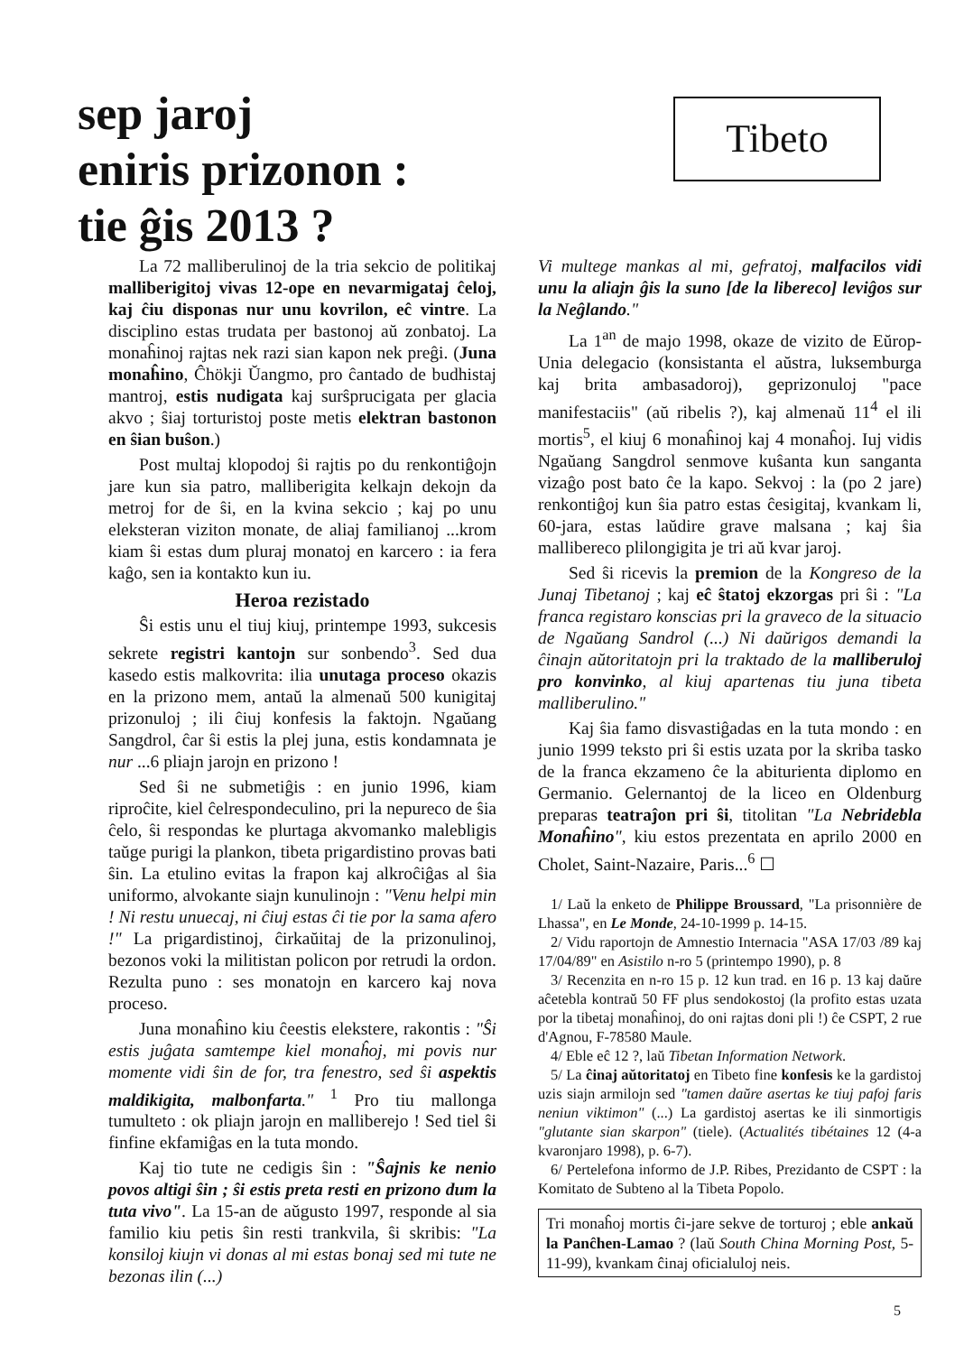sep jaroj
eniris prizonon :
tie ĝis 2013 ?
Tibeto
La 72 malliberulinoj de la tria sekcio de politikaj malliberigitoj vivas 12-ope en nevarmigataj ĉeloj, kaj ĉiu disponas nur unu kovrilon, eĉ vintre. La disciplino estas trudata per bastonoj aŭ zonbatoj. La monaĥinoj rajtas nek razi sian kapon nek preĝi. (Juna monaĥino, Ĉhökji Ŭangmo, pro ĉantado de budhistaj mantroj, estis nudigata kaj surŝprucigata per glacia akvo ; ŝiaj torturistoj poste metis elektran bastonon en ŝian buŝon.)
Post multaj klopodoj ŝi rajtis po du renkontiĝojn jare kun sia patro, malliberigita kelkajn dekojn da metroj for de ŝi, en la kvina sekcio ; kaj po unu eleksteran viziton monate, de aliaj familianoj ...krom kiam ŝi estas dum pluraj monatoj en karcero : ia fera kaĝo, sen ia kontakto kun iu.
Heroa rezistado
Ŝi estis unu el tiuj kiuj, printempe 1993, sukcesis sekrete registri kantojn sur sonbendo<sup>3</sup>. Sed dua kasedo estis malkovrita: ilia unutaga proceso okazis en la prizono mem, antaŭ la almenaŭ 500 kunigitaj prizonuloj ; ili ĉiuj konfesis la faktojn. Ngaŭang Sangdrol, ĉar ŝi estis la plej juna, estis kondamnata je nur ...6 pliajn jarojn en prizono !
Sed ŝi ne submetiĝis : en junio 1996, kiam riproĉite, kiel ĉelrespondeculino, pri la nepureco de ŝia ĉelo, ŝi respondas ke plurtaga akvomanko malebligis taŭge purigi la plankon, tibeta prigardistino provas bati ŝin. La etulino evitas la frapon kaj alkroĉiĝas al ŝia uniformo, alvokante siajn kunulinojn : "Venu helpi min ! Ni restu unuecaj, ni ĉiuj estas ĉi tie por la sama afero !" La prigardistinoj, ĉirkaŭitaj de la prizonulinoj, bezonos voki la militistan policon por retrudi la ordon. Rezulta puno : ses monatojn en karcero kaj nova proceso.
Juna monaĥino kiu ĉeestis elekstere, rakontis : "Ŝi estis juĝata samtempe kiel monaĥoj, mi povis nur momente vidi ŝin de for, tra fenestro, sed ŝi aspektis maldikigita, malbonfarta." <sup>1</sup> Pro tiu mallonga tumulteto : ok pliajn jarojn en malliberejo ! Sed tiel ŝi finfine ekfamiĝas en la tuta mondo.
Kaj tio tute ne cedigis ŝin : "Ŝajnis ke nenio povos altigi ŝin ; ŝi estis preta resti en prizono dum la tuta vivo". La 15-an de aŭgusto 1997, responde al sia familio kiu petis ŝin resti trankvila, ŝi skribis: "La konsiloj kiujn vi donas al mi estas bonaj sed mi tute ne bezonas ilin (...)
Vi multege mankas al mi, gefratoj, malfacilos vidi unu la aliajn ĝis la suno [de la libereco] leviĝos sur la Neĝlando."
La 1<sup>an</sup> de majo 1998, okaze de vizito de Eŭrop-Unia delegacio (konsistanta el aŭstra, luksemburga kaj brita ambasadoroj), geprizonuloj "pace manifestaciis" (aŭ ribelis ?), kaj almenaŭ 11<sup>4</sup> el ili mortis<sup>5</sup>, el kiuj 6 monaĥinoj kaj 4 monaĥoj. Iuj vidis Ngaŭang Sangdrol senmove kuŝanta kun sanganta vizaĝo post bato ĉe la kapo. Sekvoj : la (po 2 jare) renkontiĝoj kun ŝia patro estas ĉesigitaj, kvankam li, 60-jara, estas laŭdire grave malsana ; kaj ŝia malliberecо plilongigita je tri aŭ kvar jaroj.
Sed ŝi ricevis la premion de la Kongreso de la Junaj Tibetanoj ; kaj eĉ ŝtatoj ekzorgas pri ŝi : "La franca registaro konscias pri la graveco de la situacio de Ngaŭang Sandrol (...) Ni daŭrigos demandi la ĉinajn aŭtoritatojn pri la traktado de la malliberuloj pro konvinko, al kiuj apartenas tiu juna tibeta malliberulino."
Kaj ŝia famo disvastiĝadas en la tuta mondo : en junio 1999 teksto pri ŝi estis uzata por la skriba tasko de la franca ekzameno ĉe la abiturienta diplomo en Germanio. Gelernantoj de la liceo en Oldenburg preparas teatraĵon pri ŝi, titolitan "La Nebridebla Monaĥino", kiu estos prezentata en aprilo 2000 en Cholet, Saint-Nazaire, Paris...<sup>6</sup> ☐
1/ Laŭ la enketo de Philippe Broussard, "La prisonnière de Lhassa", en Le Monde, 24-10-1999 p. 14-15.
2/ Vidu raportojn de Amnestio Internacia "ASA 17/03 /89 kaj 17/04/89" en Asistilo n-ro 5 (printempo 1990), p. 8
3/ Recenzita en n-ro 15 p. 12 kun trad. en 16 p. 13 kaj daŭre aĉetebla kontraŭ 50 FF plus sendokostoj (la profito estas uzata por la tibetaj monaĥinoj, do oni rajtas doni pli !) ĉe CSPT, 2 rue d'Agnou, F-78580 Maule.
4/ Eble eĉ 12 ?, laŭ Tibetan Information Network.
5/ La ĉinaj aŭtoritatoj en Tibeto fine konfesis ke la gardistoj uzis siajn armilojn sed "tamen daŭre asertas ke tiuj pafoj faris neniun viktimon" (...) La gardistoj asertas ke ili sinmortigis "glutante sian skarpon" (tiele). (Actualités tibétaines 12 (4-a kvaronjaro 1998), p. 6-7).
6/ Pertelefona informo de J.P. Ribes, Prezidanto de CSPT : la Komitato de Subteno al la Tibeta Popolo.
Tri monaĥoj mortis ĉi-jare sekve de torturoj ; eble ankaŭ la Panĉhen-Lamao ? (laŭ South China Morning Post, 5-11-99), kvankam ĉinaj oficialuloj neis.
5